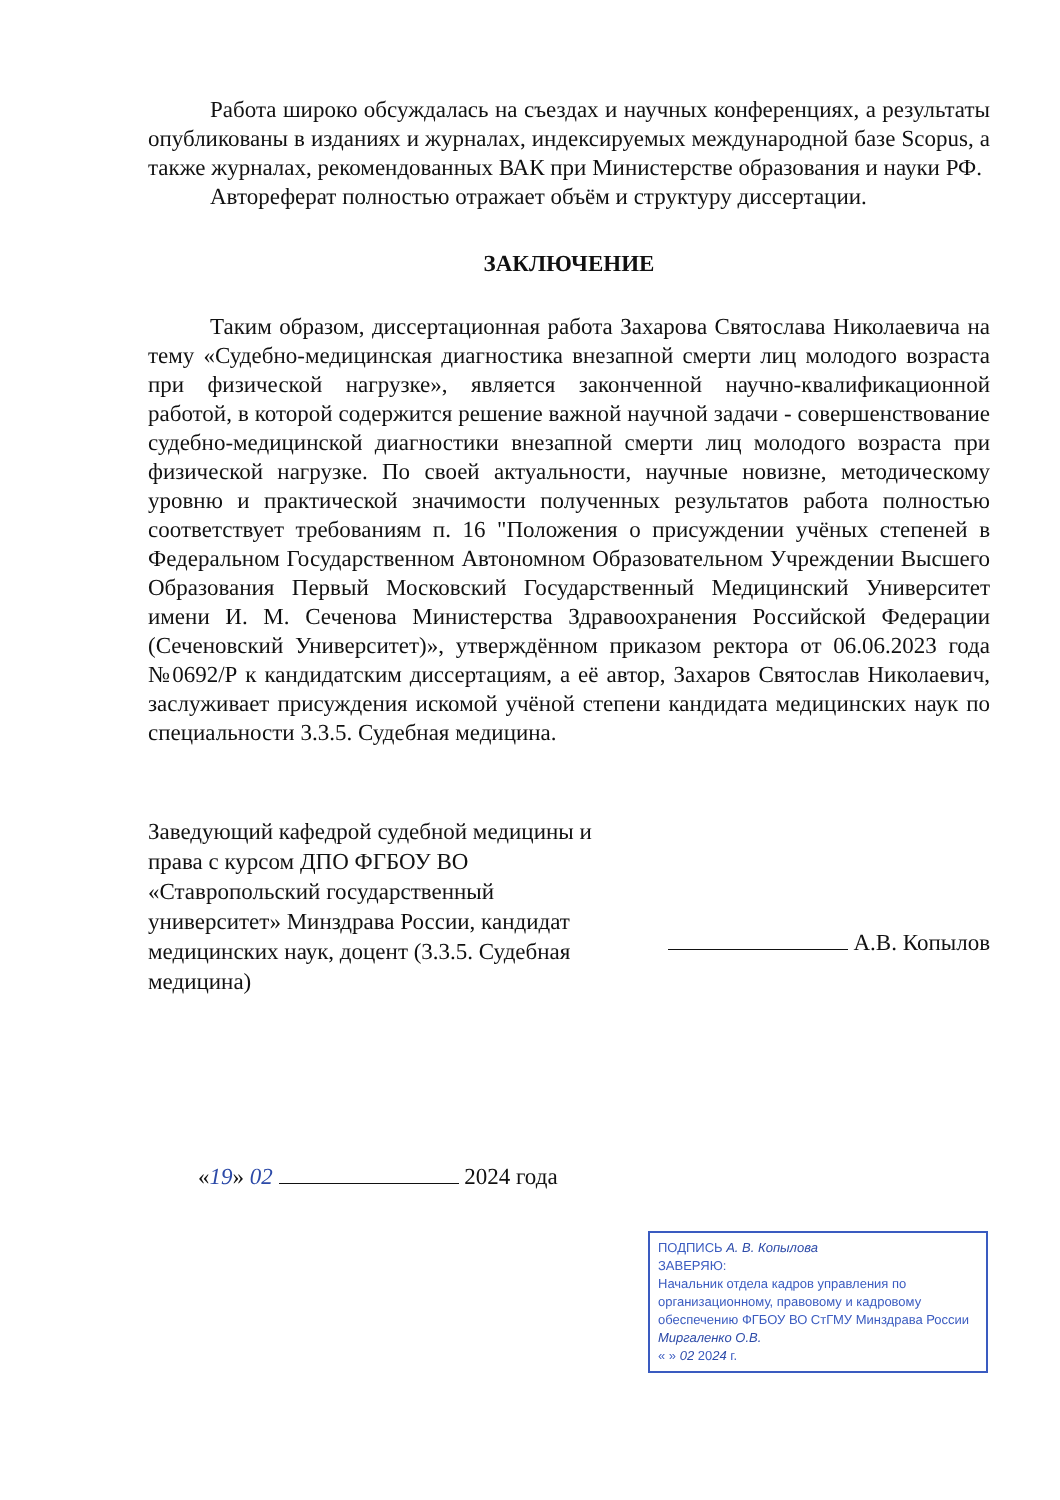Работа широко обсуждалась на съездах и научных конференциях, а результаты опубликованы в изданиях и журналах, индексируемых международной базе Scopus, а также журналах, рекомендованных ВАК при Министерстве образования и науки РФ.
Автореферат полностью отражает объём и структуру диссертации.
ЗАКЛЮЧЕНИЕ
Таким образом, диссертационная работа Захарова Святослава Николаевича на тему «Судебно-медицинская диагностика внезапной смерти лиц молодого возраста при физической нагрузке», является законченной научно-квалификационной работой, в которой содержится решение важной научной задачи - совершенствование судебно-медицинской диагностики внезапной смерти лиц молодого возраста при физической нагрузке. По своей актуальности, научные новизне, методическому уровню и практической значимости полученных результатов работа полностью соответствует требованиям п. 16 "Положения о присуждении учёных степеней в Федеральном Государственном Автономном Образовательном Учреждении Высшего Образования Первый Московский Государственный Медицинский Университет имени И. М. Сеченова Министерства Здравоохранения Российской Федерации (Сеченовский Университет)», утверждённом приказом ректора от 06.06.2023 года №0692/Р к кандидатским диссертациям, а её автор, Захаров Святослав Николаевич, заслуживает присуждения искомой учёной степени кандидата медицинских наук по специальности 3.3.5. Судебная медицина.
Заведующий кафедрой судебной медицины и права с курсом ДПО ФГБОУ ВО «Ставропольский государственный университет» Минздрава России, кандидат медицинских наук, доцент (3.3.5. Судебная медицина)
А.В. Копылов
«19» 02 2024 года
ПОДПИСЬ А. В. Копылова
ЗАВЕРЯЮ:
Начальник отдела кадров управления по организационному, правовому и кадровому обеспечению ФГБОУ ВО СтГМУ Минздрава России
Миргаленко О.В.
« » 02 2024 г.